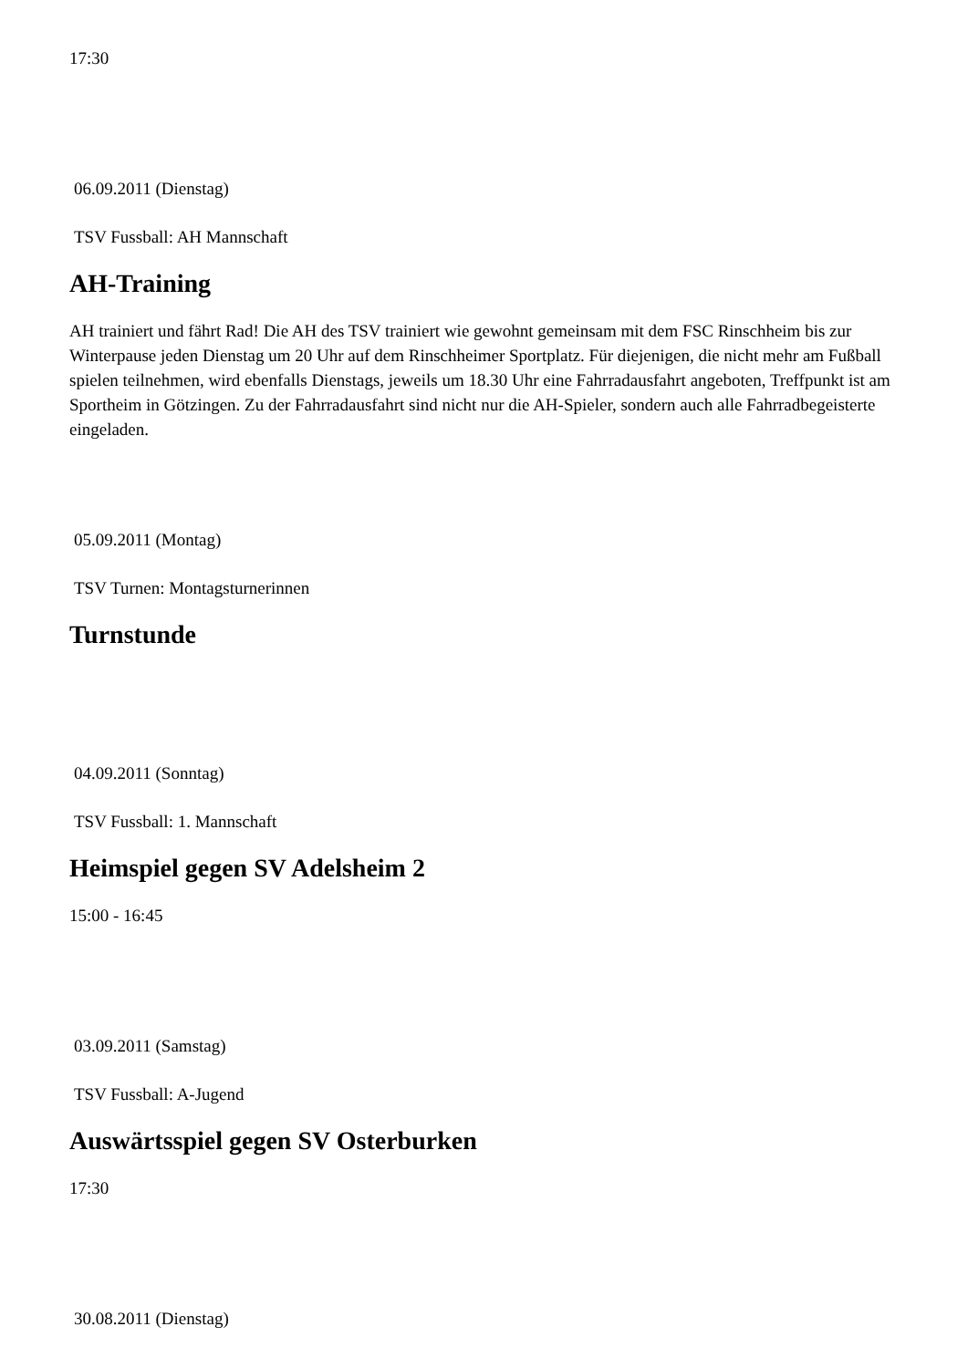17:30
06.09.2011 (Dienstag)
TSV Fussball: AH Mannschaft
AH-Training
AH trainiert und fährt Rad! Die AH des TSV trainiert wie gewohnt gemeinsam mit dem FSC Rinschheim bis zur Winterpause jeden Dienstag um 20 Uhr auf dem Rinschheimer Sportplatz. Für diejenigen, die nicht mehr am Fußball spielen teilnehmen, wird ebenfalls Dienstags, jeweils um 18.30 Uhr eine Fahrradausfahrt angeboten, Treffpunkt ist am Sportheim in Götzingen. Zu der Fahrradausfahrt sind nicht nur die AH-Spieler, sondern auch alle Fahrradbegeisterte eingeladen.
05.09.2011 (Montag)
TSV Turnen: Montagsturnerinnen
Turnstunde
04.09.2011 (Sonntag)
TSV Fussball: 1. Mannschaft
Heimspiel gegen SV Adelsheim 2
15:00 - 16:45
03.09.2011 (Samstag)
TSV Fussball: A-Jugend
Auswärtsspiel gegen SV Osterburken
17:30
30.08.2011 (Dienstag)